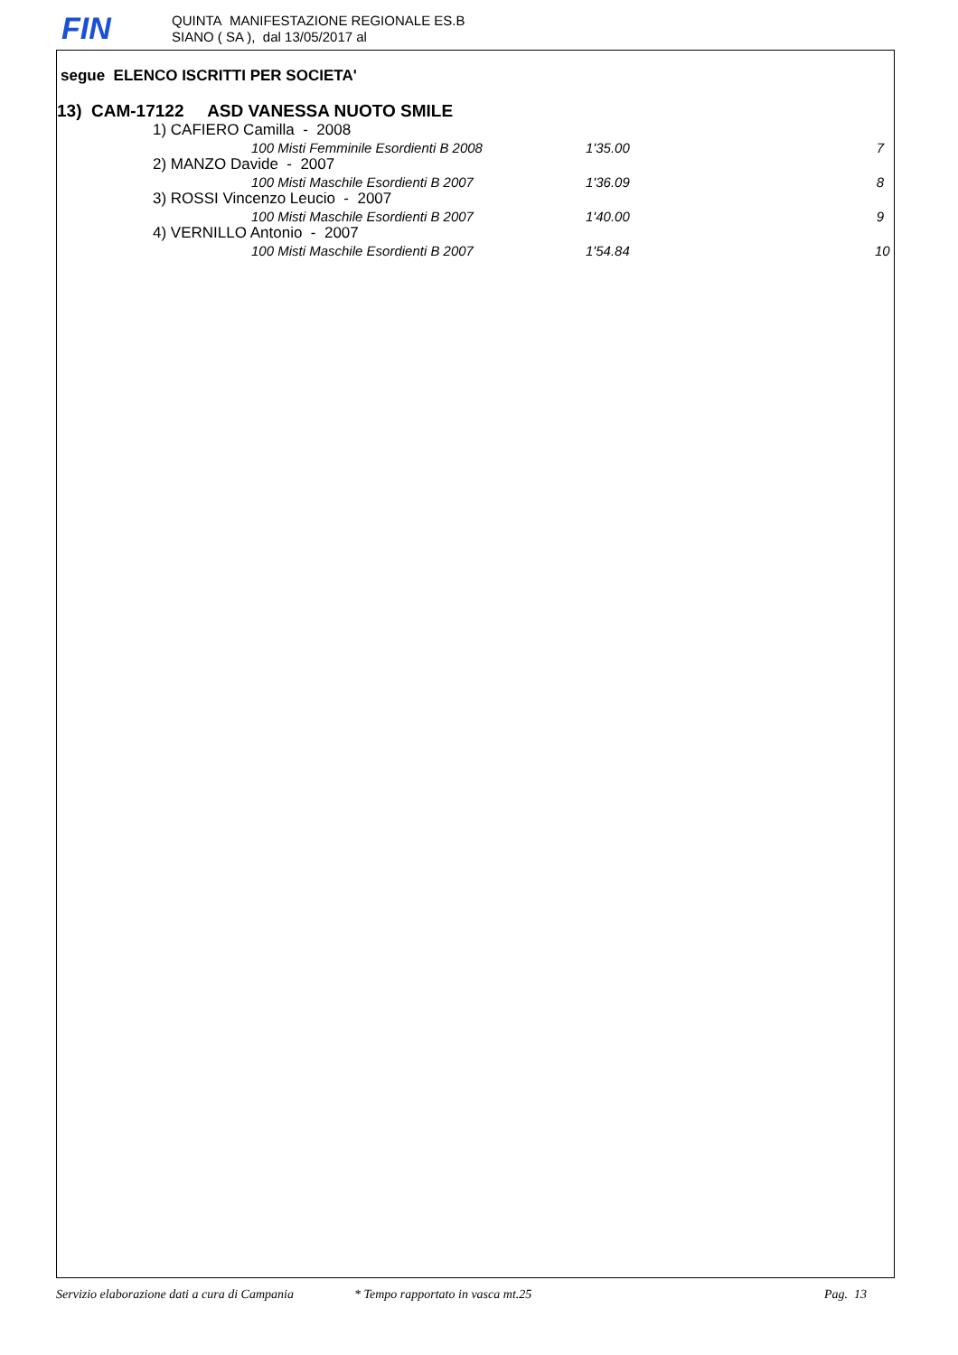FIN
QUINTA MANIFESTAZIONE REGIONALE ES.B
SIANO ( SA ), dal 13/05/2017 al
segue ELENCO ISCRITTI PER SOCIETA'
13) CAM-17122 ASD VANESSA NUOTO SMILE
1) CAFIERO Camilla - 2008
| | 100 Misti Femminile Esordienti B 2008 | 1'35.00 | 7 |
2) MANZO Davide - 2007
| | 100 Misti Maschile Esordienti B 2007 | 1'36.09 | 8 |
3) ROSSI Vincenzo Leucio - 2007
| | 100 Misti Maschile Esordienti B 2007 | 1'40.00 | 9 |
4) VERNILLO Antonio - 2007
| | 100 Misti Maschile Esordienti B 2007 | 1'54.84 | 10 |
Servizio elaborazione dati a cura di Campania * Tempo rapportato in vasca mt.25 Pag. 13